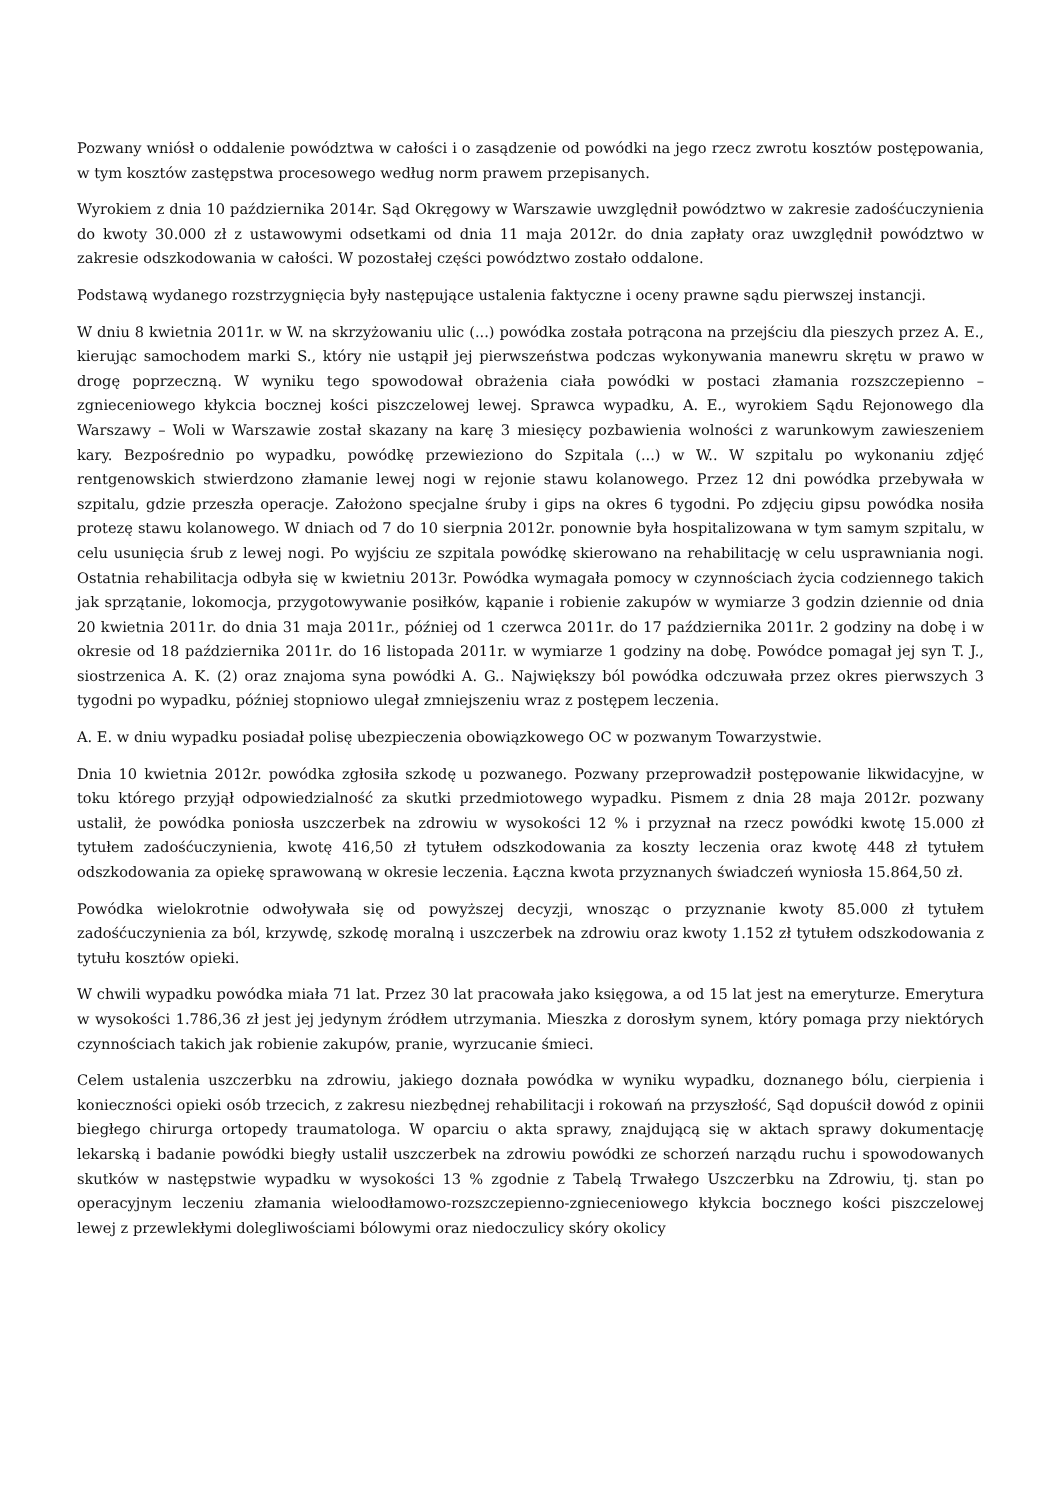Pozwany wniósł o oddalenie powództwa w całości i o zasądzenie od powódki na jego rzecz zwrotu kosztów postępowania, w tym kosztów zastępstwa procesowego według norm prawem przepisanych.
Wyrokiem z dnia 10 października 2014r. Sąd Okręgowy w Warszawie uwzględnił powództwo w zakresie zadośćuczynienia do kwoty 30.000 zł z ustawowymi odsetkami od dnia 11 maja 2012r. do dnia zapłaty oraz uwzględnił powództwo w zakresie odszkodowania w całości. W pozostałej części powództwo zostało oddalone.
Podstawą wydanego rozstrzygnięcia były następujące ustalenia faktyczne i oceny prawne sądu pierwszej instancji.
W dniu 8 kwietnia 2011r. w W. na skrzyżowaniu ulic (...) powódka została potrącona na przejściu dla pieszych przez A. E., kierując samochodem marki S., który nie ustąpił jej pierwszeństwa podczas wykonywania manewru skrętu w prawo w drogę poprzeczną. W wyniku tego spowodował obrażenia ciała powódki w postaci złamania rozszczepienno – zgnieceniowego kłykcia bocznej kości piszczelowej lewej. Sprawca wypadku, A. E., wyrokiem Sądu Rejonowego dla Warszawy – Woli w Warszawie został skazany na karę 3 miesięcy pozbawienia wolności z warunkowym zawieszeniem kary. Bezpośrednio po wypadku, powódkę przewieziono do Szpitala (...) w W.. W szpitalu po wykonaniu zdjęć rentgenowskich stwierdzono złamanie lewej nogi w rejonie stawu kolanowego. Przez 12 dni powódka przebywała w szpitalu, gdzie przeszła operacje. Założono specjalne śruby i gips na okres 6 tygodni. Po zdjęciu gipsu powódka nosiła protezę stawu kolanowego. W dniach od 7 do 10 sierpnia 2012r. ponownie była hospitalizowana w tym samym szpitalu, w celu usunięcia śrub z lewej nogi. Po wyjściu ze szpitala powódkę skierowano na rehabilitację w celu usprawniania nogi. Ostatnia rehabilitacja odbyła się w kwietniu 2013r. Powódka wymagała pomocy w czynnościach życia codziennego takich jak sprzątanie, lokomocja, przygotowywanie posiłków, kąpanie i robienie zakupów w wymiarze 3 godzin dziennie od dnia 20 kwietnia 2011r. do dnia 31 maja 2011r., później od 1 czerwca 2011r. do 17 października 2011r. 2 godziny na dobę i w okresie od 18 października 2011r. do 16 listopada 2011r. w wymiarze 1 godziny na dobę. Powódce pomagał jej syn T. J., siostrzenica A. K. (2) oraz znajoma syna powódki A. G.. Największy ból powódka odczuwała przez okres pierwszych 3 tygodni po wypadku, później stopniowo ulegał zmniejszeniu wraz z postępem leczenia.
A. E. w dniu wypadku posiadał polisę ubezpieczenia obowiązkowego OC w pozwanym Towarzystwie.
Dnia 10 kwietnia 2012r. powódka zgłosiła szkodę u pozwanego. Pozwany przeprowadził postępowanie likwidacyjne, w toku którego przyjął odpowiedzialność za skutki przedmiotowego wypadku. Pismem z dnia 28 maja 2012r. pozwany ustalił, że powódka poniosła uszczerbek na zdrowiu w wysokości 12 % i przyznał na rzecz powódki kwotę 15.000 zł tytułem zadośćuczynienia, kwotę 416,50 zł tytułem odszkodowania za koszty leczenia oraz kwotę 448 zł tytułem odszkodowania za opiekę sprawowaną w okresie leczenia. Łączna kwota przyznanych świadczeń wyniosła 15.864,50 zł.
Powódka wielokrotnie odwoływała się od powyższej decyzji, wnosząc o przyznanie kwoty 85.000 zł tytułem zadośćuczynienia za ból, krzywdę, szkodę moralną i uszczerbek na zdrowiu oraz kwoty 1.152 zł tytułem odszkodowania z tytułu kosztów opieki.
W chwili wypadku powódka miała 71 lat. Przez 30 lat pracowała jako księgowa, a od 15 lat jest na emeryturze. Emerytura w wysokości 1.786,36 zł jest jej jedynym źródłem utrzymania. Mieszka z dorosłym synem, który pomaga przy niektórych czynnościach takich jak robienie zakupów, pranie, wyrzucanie śmieci.
Celem ustalenia uszczerbku na zdrowiu, jakiego doznała powódka w wyniku wypadku, doznanego bólu, cierpienia i konieczności opieki osób trzecich, z zakresu niezbędnej rehabilitacji i rokowań na przyszłość, Sąd dopuścił dowód z opinii biegłego chirurga ortopedy traumatologa. W oparciu o akta sprawy, znajdującą się w aktach sprawy dokumentację lekarską i badanie powódki biegły ustalił uszczerbek na zdrowiu powódki ze schorzeń narządu ruchu i spowodowanych skutków w następstwie wypadku w wysokości 13 % zgodnie z Tabelą Trwałego Uszczerbku na Zdrowiu, tj. stan po operacyjnym leczeniu złamania wieloodłamowo-rozszczepienno-zgnieceniowego kłykcia bocznego kości piszczelowej lewej z przewlekłymi dolegliwościami bólowymi oraz niedoczulicy skóry okolicy